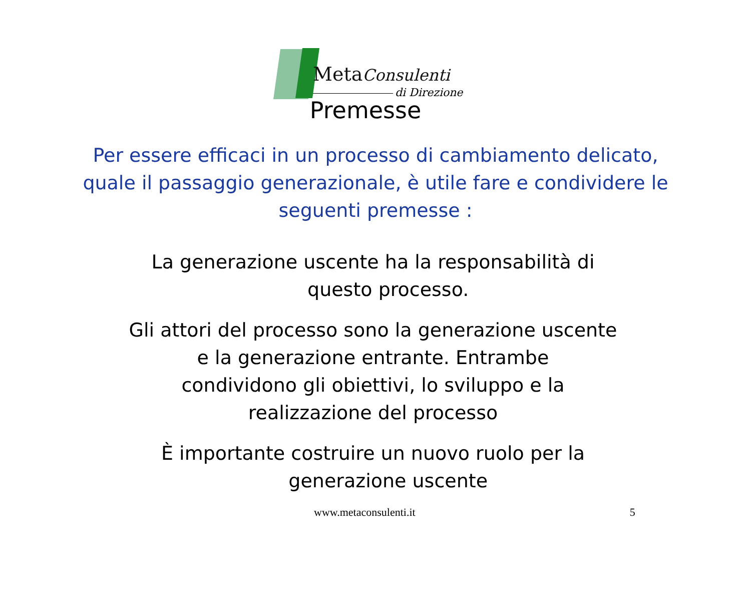MetaConsulenti
di Direzione
Premesse
Per essere efficaci in un processo di cambiamento delicato,
quale il passaggio generazionale, è utile fare e condividere le
seguenti premesse :
La generazione uscente ha la responsabilità di
questo processo.
Gli attori del processo sono la generazione uscente
e la generazione entrante. Entrambe
condividono gli obiettivi, lo sviluppo e la
realizzazione del processo
È importante costruire un nuovo ruolo per la
generazione uscente
www.metaconsulenti.it 5